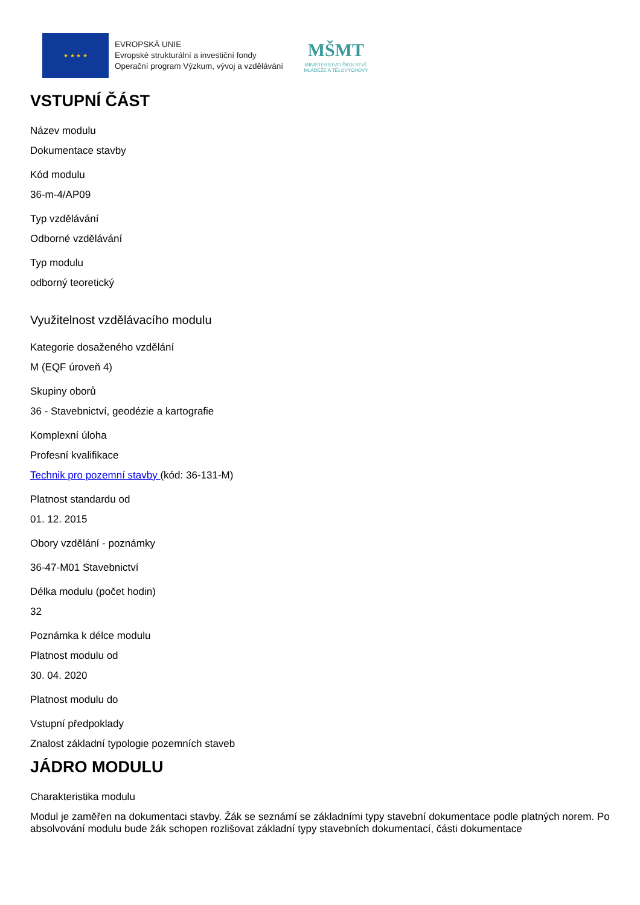★ ★ ★ ★
EVROPSKÁ UNIE
Evropské strukturální a investiční fondy
Operační program Výzkum, vývoj a vzdělávání
MŠMT
MINISTERSTVO ŠKOLSTVÍ,
MLÁDEŽE A TĚLOVÝCHOVY
VSTUPNÍ ČÁST
Název modulu
Dokumentace stavby
Kód modulu
36-m-4/AP09
Typ vzdělávání
Odborné vzdělávání
Typ modulu
odborný teoretický
Využitelnost vzdělávacího modulu
Kategorie dosaženého vzdělání
M (EQF úroveň 4)
Skupiny oborů
36 - Stavebnictví, geodézie a kartografie
Komplexní úloha
Profesní kvalifikace
Technik pro pozemní stavby (kód: 36-131-M)
Platnost standardu od
01. 12. 2015
Obory vzdělání - poznámky
36-47-M01 Stavebnictví
Délka modulu (počet hodin)
32
Poznámka k délce modulu
Platnost modulu od
30. 04. 2020
Platnost modulu do
Vstupní předpoklady
Znalost základní typologie pozemních staveb
JÁDRO MODULU
Charakteristika modulu
Modul je zaměřen na dokumentaci stavby. Žák se seznámí se základními typy stavební dokumentace podle platných norem. Po absolvování modulu bude žák schopen rozlišovat základní typy stavebních dokumentací, části dokumentace